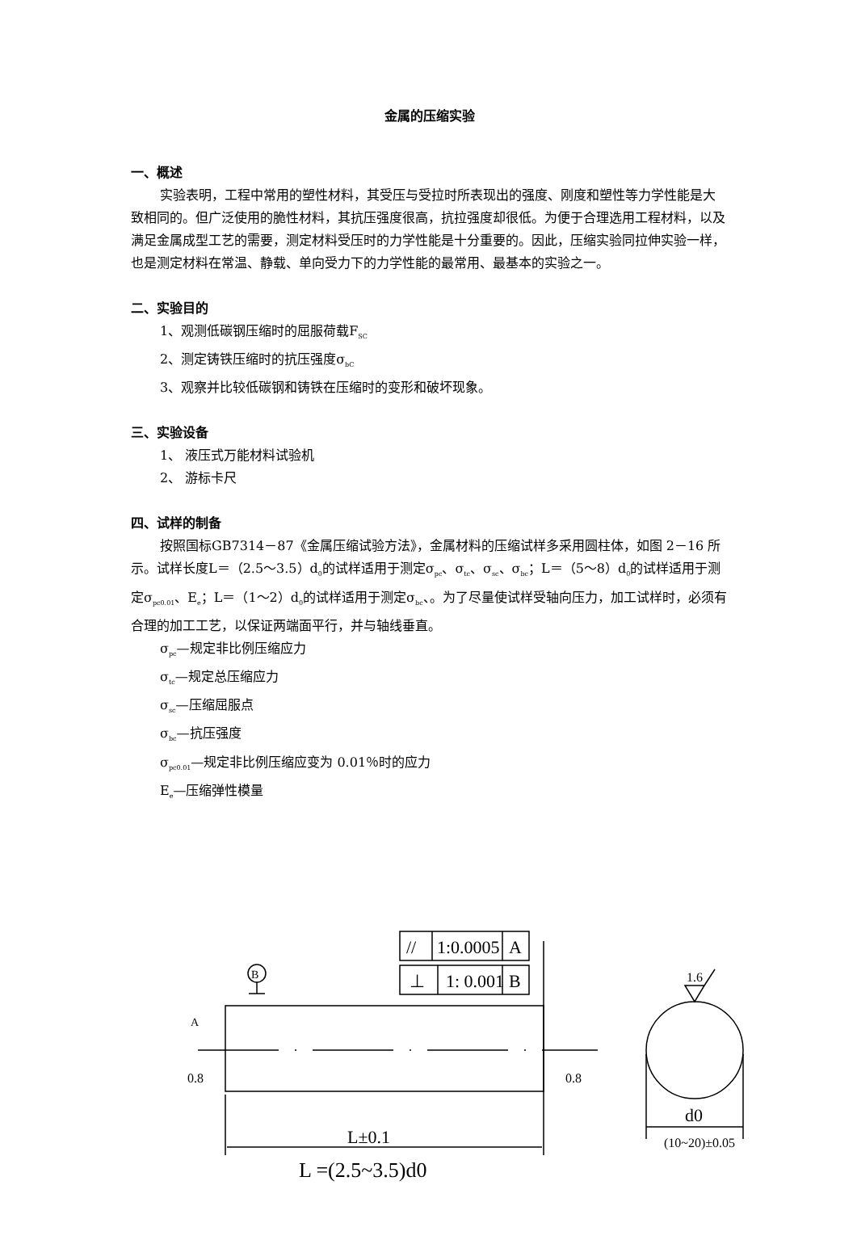金属的压缩实验
一、概述
实验表明，工程中常用的塑性材料，其受压与受拉时所表现出的强度、刚度和塑性等力学性能是大致相同的。但广泛使用的脆性材料，其抗压强度很高，抗拉强度却很低。为便于合理选用工程材料，以及满足金属成型工艺的需要，测定材料受压时的力学性能是十分重要的。因此，压缩实验同拉伸实验一样，也是测定材料在常温、静载、单向受力下的力学性能的最常用、最基本的实验之一。
二、实验目的
1、观测低碳钢压缩时的屈服荷载F<sub>SC</sub>
2、测定铸铁压缩时的抗压强度σ<sub>bC</sub>
3、观察并比较低碳钢和铸铁在压缩时的变形和破坏现象。
三、实验设备
1、 液压式万能材料试验机
2、 游标卡尺
四、试样的制备
按照国标GB7314－87《金属压缩试验方法》，金属材料的压缩试样多采用圆柱体，如图 2－16 所示。试样长度L＝（2.5～3.5）d<sub>0</sub>的试样适用于测定σ<sub>pc</sub>、σ<sub>tc</sub>、σ<sub>sc</sub>、σ<sub>bc</sub>；L＝（5～8）d<sub>0</sub>的试样适用于测定σ<sub>pc0.01</sub>、E<sub>e</sub>；L＝（1～2）d<sub>0</sub>的试样适用于测定σ<sub>bc</sub>、。为了尽量使试样受轴向压力，加工试样时，必须有合理的加工工艺，以保证两端面平行，并与轴线垂直。
σ<sub>pc</sub>—规定非比例压缩应力
σ<sub>tc</sub>—规定总压缩应力
σ<sub>sc</sub>—压缩屈服点
σ<sub>bc</sub>—抗压强度
σ<sub>pc0.01</sub>—规定非比例压缩应变为 0.01％时的应力
E<sub>e</sub>—压缩弹性模量
//
1:0.0005
A
⊥
1: 0.001
B
L±0.1
L =(2.5~3.5)d0
d0
(10~20)±0.05
1.6
B
A
0.8
0.8